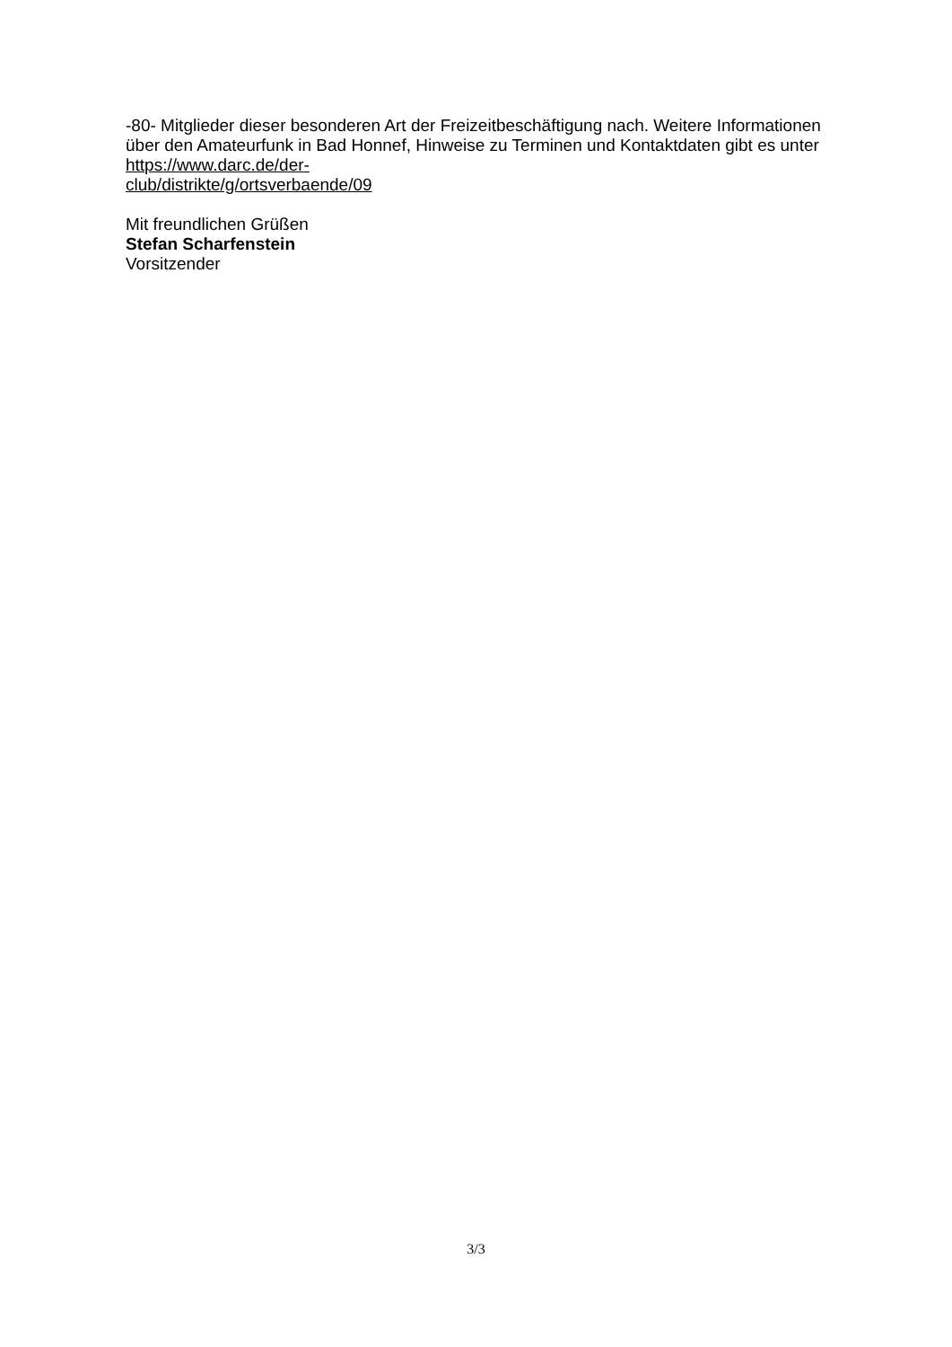-80- Mitglieder dieser besonderen Art der Freizeitbeschäftigung nach. Weitere Informationen über den Amateurfunk in Bad Honnef, Hinweise zu Terminen und Kontaktdaten gibt es unter https://www.darc.de/der-
club/distrikte/g/ortsverbaende/09
Mit freundlichen Grüßen
Stefan Scharfenstein
Vorsitzender
3/3